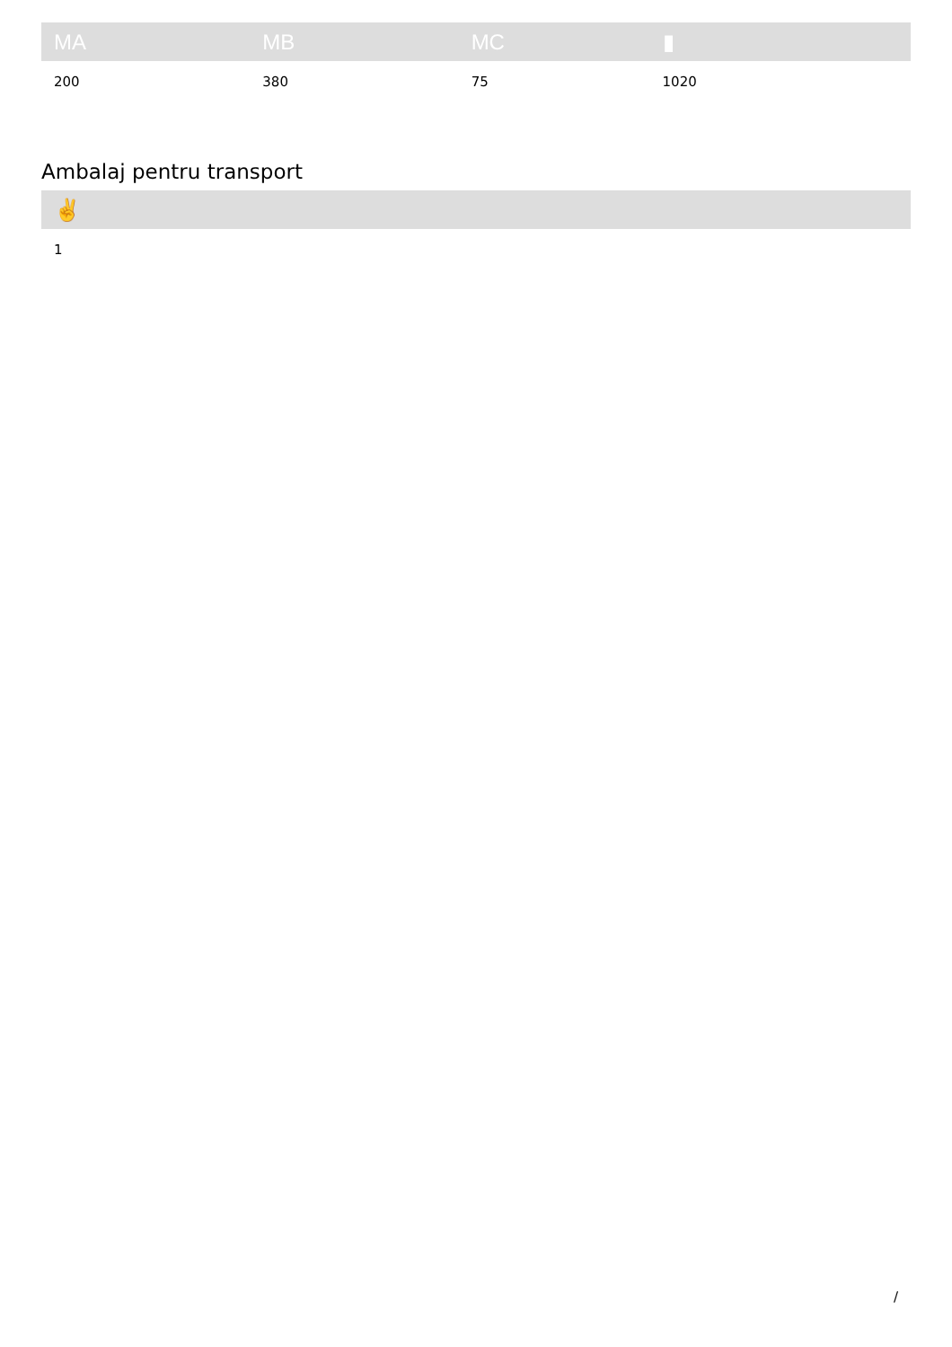| MA | MB | MC | ▮ |
| --- | --- | --- | --- |
| 200 | 380 | 75 | 1020 |
Ambalaj pentru transport
| ✌ |
| --- |
| 1 |
/